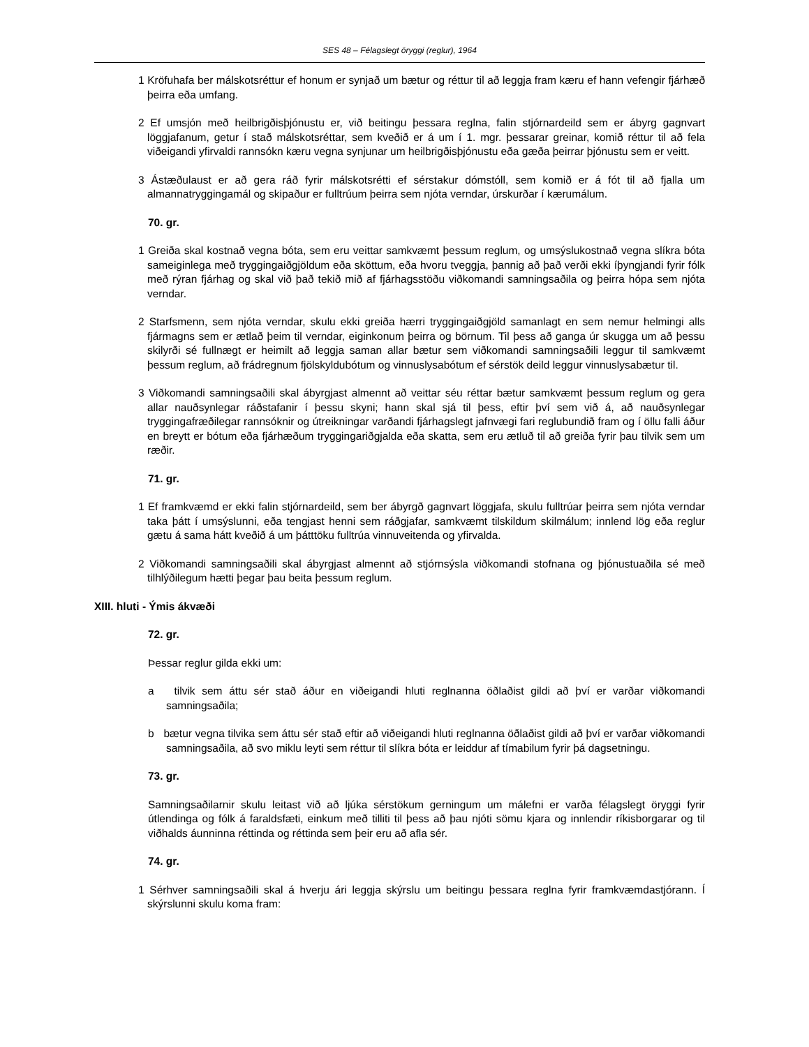SES 48 – Félagslegt öryggi (reglur), 1964
1 Kröfuhafa ber málskotsréttur ef honum er synjað um bætur og réttur til að leggja fram kæru ef hann vefengir fjárhæð þeirra eða umfang.
2 Ef umsjón með heilbrigðisþjónustu er, við beitingu þessara reglna, falin stjórnardeild sem er ábyrg gagnvart löggjafanum, getur í stað málskotsréttar, sem kveðið er á um í 1. mgr. þessarar greinar, komið réttur til að fela viðeigandi yfirvaldi rannsókn kæru vegna synjunar um heilbrigðisþjónustu eða gæða þeirrar þjónustu sem er veitt.
3 Ástæðulaust er að gera ráð fyrir málskotsrétti ef sérstakur dómstóll, sem komið er á fót til að fjalla um almannatryggingamál og skipaður er fulltrúum þeirra sem njóta verndar, úrskurðar í kærumálum.
70. gr.
1 Greiða skal kostnað vegna bóta, sem eru veittar samkvæmt þessum reglum, og umsýslukostnað vegna slíkra bóta sameiginlega með tryggingaiðgjöldum eða sköttum, eða hvoru tveggja, þannig að það verði ekki íþyngjandi fyrir fólk með rýran fjárhag og skal við það tekið mið af fjárhagsstöðu viðkomandi samningsaðila og þeirra hópa sem njóta verndar.
2 Starfsmenn, sem njóta verndar, skulu ekki greiða hærri tryggingaiðgjöld samanlagt en sem nemur helmingi alls fjármagns sem er ætlað þeim til verndar, eiginkonum þeirra og börnum. Til þess að ganga úr skugga um að þessu skilyrði sé fullnægt er heimilt að leggja saman allar bætur sem viðkomandi samningsaðili leggur til samkvæmt þessum reglum, að frádregnum fjölskyldubótum og vinnuslysabótum ef sérstök deild leggur vinnuslysabætur til.
3 Viðkomandi samningsaðili skal ábyrgjast almennt að veittar séu réttar bætur samkvæmt þessum reglum og gera allar nauðsynlegar ráðstafanir í þessu skyni; hann skal sjá til þess, eftir því sem við á, að nauðsynlegar tryggingafræðilegar rannsóknir og útreikningar varðandi fjárhagslegt jafnvægi fari reglubundið fram og í öllu falli áður en breytt er bótum eða fjárhæðum tryggingariðgjalda eða skatta, sem eru ætluð til að greiða fyrir þau tilvik sem um ræðir.
71. gr.
1 Ef framkvæmd er ekki falin stjórnardeild, sem ber ábyrgð gagnvart löggjafa, skulu fulltrúar þeirra sem njóta verndar taka þátt í umsýslunni, eða tengjast henni sem ráðgjafar, samkvæmt tilskildum skilmálum; innlend lög eða reglur gætu á sama hátt kveðið á um þátttöku fulltrúa vinnuveitenda og yfirvalda.
2 Viðkomandi samningsaðili skal ábyrgjast almennt að stjórnsýsla viðkomandi stofnana og þjónustuaðila sé með tilhlýðilegum hætti þegar þau beita þessum reglum.
XIII. hluti - Ýmis ákvæði
72. gr.
Þessar reglur gilda ekki um:
a tilvik sem áttu sér stað áður en viðeigandi hluti reglnanna öðlaðist gildi að því er varðar viðkomandi samningsaðila;
b bætur vegna tilvika sem áttu sér stað eftir að viðeigandi hluti reglnanna öðlaðist gildi að því er varðar viðkomandi samningsaðila, að svo miklu leyti sem réttur til slíkra bóta er leiddur af tímabilum fyrir þá dagsetningu.
73. gr.
Samningsaðilarnir skulu leitast við að ljúka sérstökum gerningum um málefni er varða félagslegt öryggi fyrir útlendinga og fólk á faraldsfæti, einkum með tilliti til þess að þau njóti sömu kjara og innlendir ríkisborgarar og til viðhalds áunninna réttinda og réttinda sem þeir eru að afla sér.
74. gr.
1 Sérhver samningsaðili skal á hverju ári leggja skýrslu um beitingu þessara reglna fyrir framkvæmdastjórann. Í skýrslunni skulu koma fram: